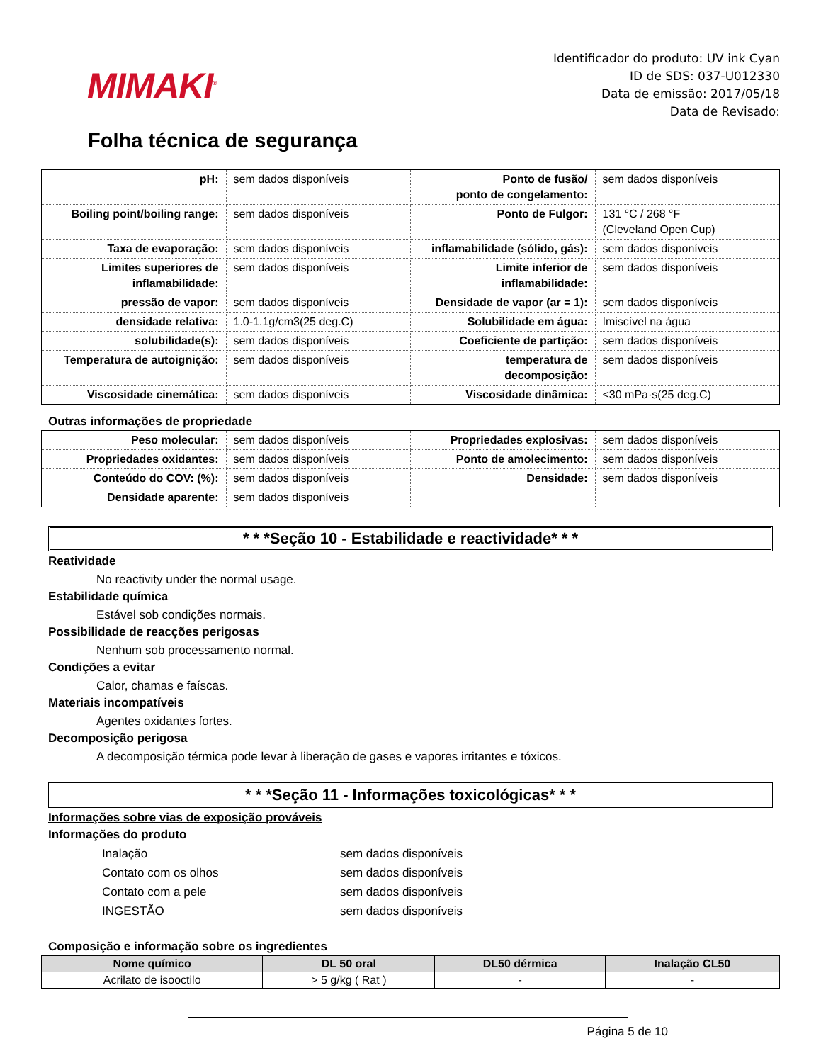MIMAKI<sup>®</sup>
Identificador do produto: UV ink Cyan
ID de SDS: 037-U012330
Data de emissão: 2017/05/18
Data de Revisado:
Folha técnica de segurança
| pH: | sem dados disponíveis | Ponto de fusão/ ponto de congelamento: | sem dados disponíveis |
| Boiling point/boiling range: | sem dados disponíveis | Ponto de Fulgor: | 131 °C / 268 °F (Cleveland Open Cup) |
| Taxa de evaporação: | sem dados disponíveis | inflamabilidade (sólido, gás): | sem dados disponíveis |
| Limites superiores de inflamabilidade: | sem dados disponíveis | Limite inferior de inflamabilidade: | sem dados disponíveis |
| pressão de vapor: | sem dados disponíveis | Densidade de vapor (ar = 1): | sem dados disponíveis |
| densidade relativa: | 1.0-1.1g/cm3(25 deg.C) | Solubilidade em água: | Imiscível na água |
| solubilidade(s): | sem dados disponíveis | Coeficiente de partição: | sem dados disponíveis |
| Temperatura de autoignição: | sem dados disponíveis | temperatura de decomposição: | sem dados disponíveis |
| Viscosidade cinemática: | sem dados disponíveis | Viscosidade dinâmica: | <30 mPa·s(25 deg.C) |
Outras informações de propriedade
| Peso molecular: | sem dados disponíveis | Propriedades explosivas: | sem dados disponíveis |
| Propriedades oxidantes: | sem dados disponíveis | Ponto de amolecimento: | sem dados disponíveis |
| Conteúdo do COV: (%): | sem dados disponíveis | Densidade: | sem dados disponíveis |
| Densidade aparente: | sem dados disponíveis | | |
* * *Seção 10 - Estabilidade e reactividade* * *
Reatividade
No reactivity under the normal usage.
Estabilidade química
Estável sob condições normais.
Possibilidade de reacções perigosas
Nenhum sob processamento normal.
Condições a evitar
Calor, chamas e faíscas.
Materiais incompatíveis
Agentes oxidantes fortes.
Decomposição perigosa
A decomposição térmica pode levar à liberação de gases e vapores irritantes e tóxicos.
* * *Seção 11 - Informações toxicológicas* * *
Informações sobre vias de exposição prováveis
Informações do produto
Inalação sem dados disponíveis
Contato com os olhos sem dados disponíveis
Contato com a pele sem dados disponíveis
INGESTÃO sem dados disponíveis
Composição e informação sobre os ingredientes
| Nome químico | DL 50 oral | DL50 dérmica | Inalação CL50 |
| --- | --- | --- | --- |
| Acrilato de isooctilo | > 5 g/kg ( Rat ) | - | - |
Página 5 de 10